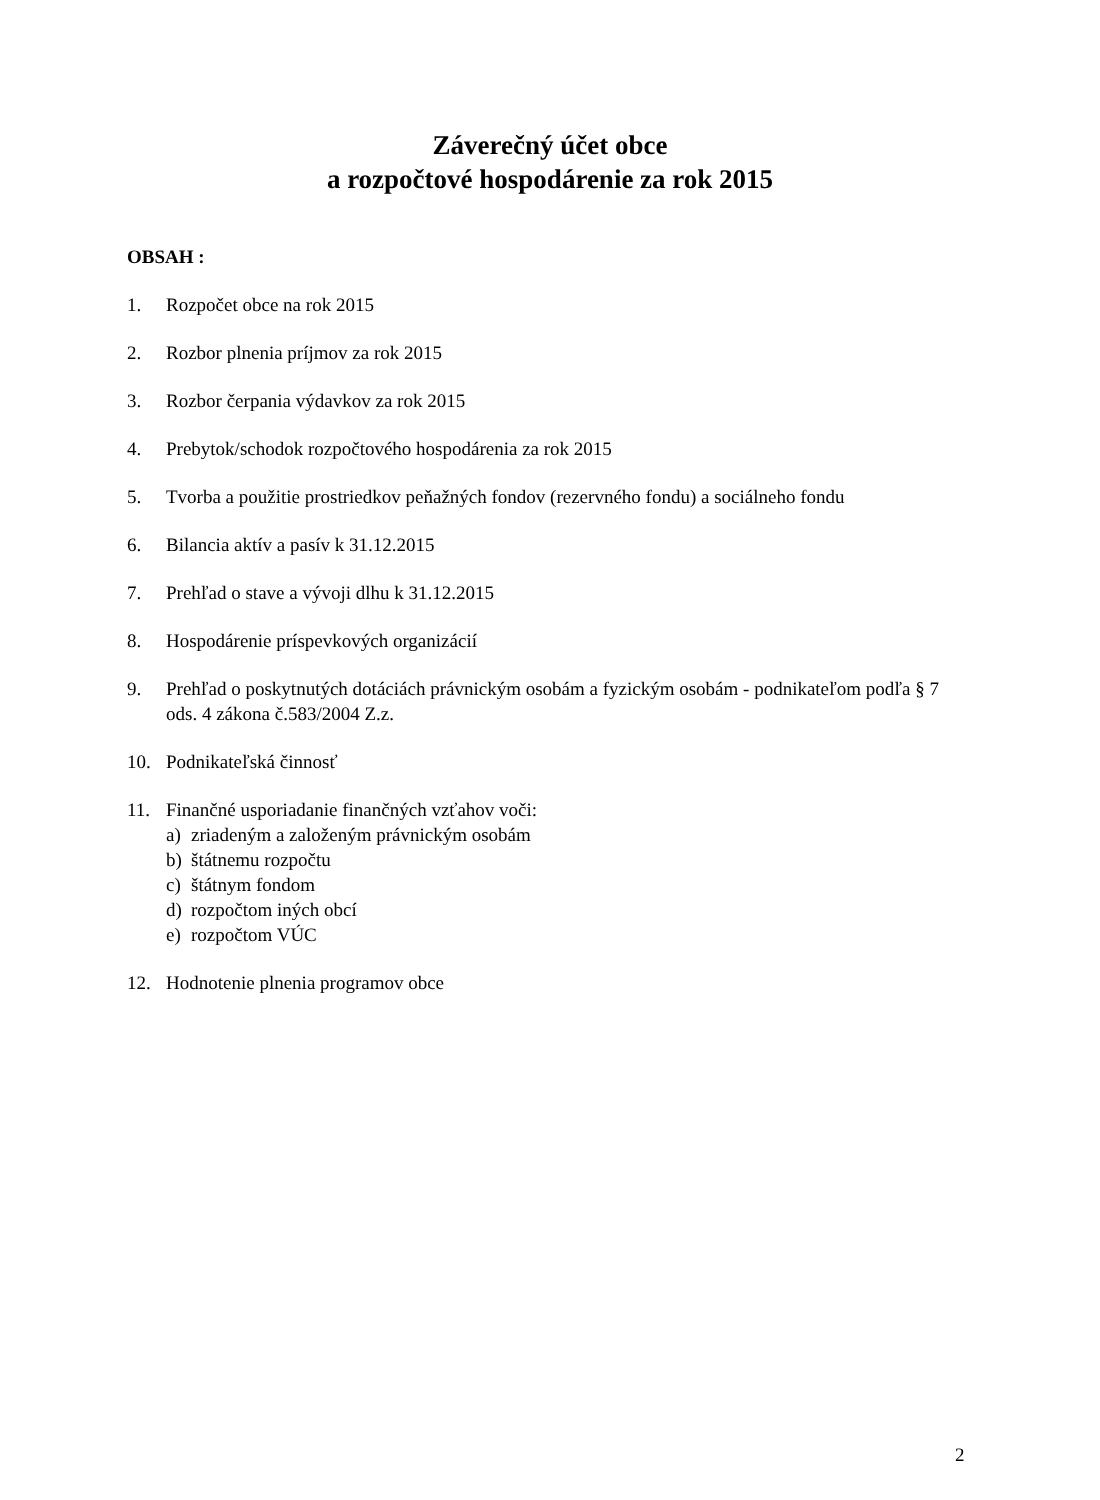Záverečný účet obce
a rozpočtové hospodárenie za rok 2015
OBSAH :
1. Rozpočet obce na rok 2015
2. Rozbor plnenia príjmov za rok 2015
3. Rozbor čerpania výdavkov za rok 2015
4. Prebytok/schodok rozpočtového hospodárenia za rok 2015
5. Tvorba a použitie prostriedkov peňažných fondov (rezervného fondu) a sociálneho fondu
6. Bilancia aktív a pasív k 31.12.2015
7. Prehľad o stave a vývoji dlhu k 31.12.2015
8. Hospodárenie príspevkových organizácií
9. Prehľad o poskytnutých dotáciách právnickým osobám a fyzickým osobám - podnikateľom podľa § 7 ods. 4 zákona č.583/2004 Z.z.
10. Podnikateľská činnosť
11. Finančné usporiadanie finančných vzťahov voči:
a) zriadeným a založeným právnickým osobám
b) štátnemu rozpočtu
c) štátnym fondom
d) rozpočtom iných obcí
e) rozpočtom VÚC
12. Hodnotenie plnenia programov obce
2